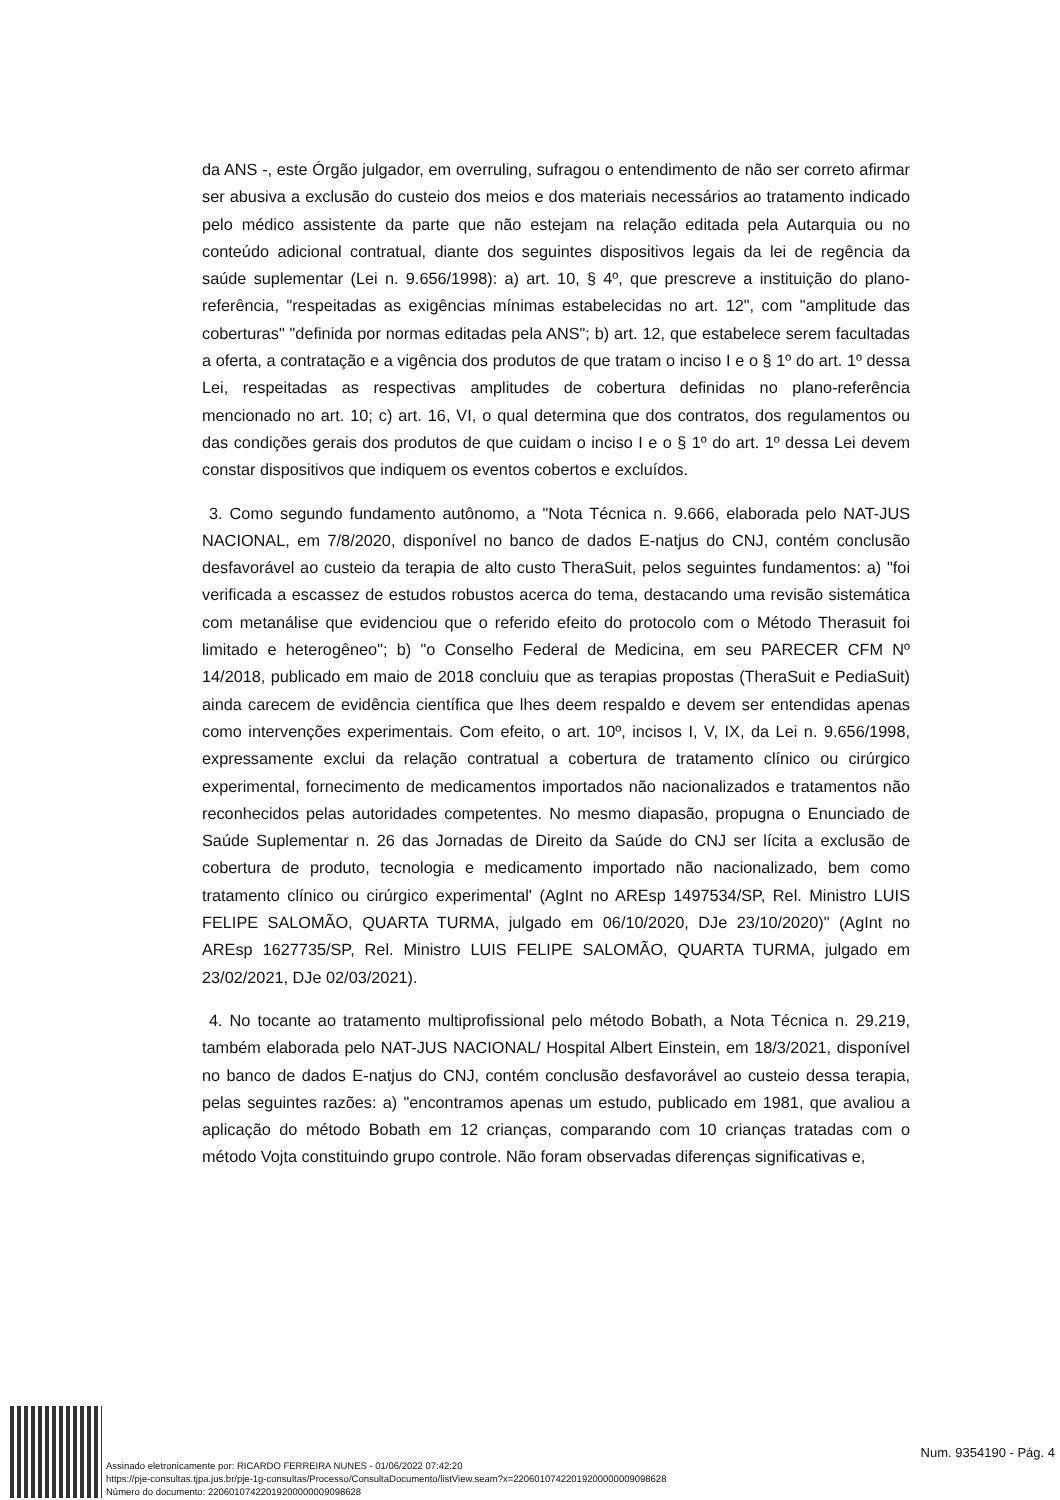da ANS -, este Órgão julgador, em overruling, sufragou o entendimento de não ser correto afirmar ser abusiva a exclusão do custeio dos meios e dos materiais necessários ao tratamento indicado pelo médico assistente da parte que não estejam na relação editada pela Autarquia ou no conteúdo adicional contratual, diante dos seguintes dispositivos legais da lei de regência da saúde suplementar (Lei n. 9.656/1998): a) art. 10, § 4º, que prescreve a instituição do plano-referência, "respeitadas as exigências mínimas estabelecidas no art. 12", com "amplitude das coberturas" "definida por normas editadas pela ANS"; b) art. 12, que estabelece serem facultadas a oferta, a contratação e a vigência dos produtos de que tratam o inciso I e o § 1º do art. 1º dessa Lei, respeitadas as respectivas amplitudes de cobertura definidas no plano-referência mencionado no art. 10; c) art. 16, VI, o qual determina que dos contratos, dos regulamentos ou das condições gerais dos produtos de que cuidam o inciso I e o § 1º do art. 1º dessa Lei devem constar dispositivos que indiquem os eventos cobertos e excluídos.
3. Como segundo fundamento autônomo, a "Nota Técnica n. 9.666, elaborada pelo NAT-JUS NACIONAL, em 7/8/2020, disponível no banco de dados E-natjus do CNJ, contém conclusão desfavorável ao custeio da terapia de alto custo TheraSuit, pelos seguintes fundamentos: a) "foi verificada a escassez de estudos robustos acerca do tema, destacando uma revisão sistemática com metanálise que evidenciou que o referido efeito do protocolo com o Método Therasuit foi limitado e heterogêneo"; b) "o Conselho Federal de Medicina, em seu PARECER CFM Nº 14/2018, publicado em maio de 2018 concluiu que as terapias propostas (TheraSuit e PediaSuit) ainda carecem de evidência científica que lhes deem respaldo e devem ser entendidas apenas como intervenções experimentais. Com efeito, o art. 10º, incisos I, V, IX, da Lei n. 9.656/1998, expressamente exclui da relação contratual a cobertura de tratamento clínico ou cirúrgico experimental, fornecimento de medicamentos importados não nacionalizados e tratamentos não reconhecidos pelas autoridades competentes. No mesmo diapasão, propugna o Enunciado de Saúde Suplementar n. 26 das Jornadas de Direito da Saúde do CNJ ser lícita a exclusão de cobertura de produto, tecnologia e medicamento importado não nacionalizado, bem como tratamento clínico ou cirúrgico experimental' (AgInt no AREsp 1497534/SP, Rel. Ministro LUIS FELIPE SALOMÃO, QUARTA TURMA, julgado em 06/10/2020, DJe 23/10/2020)" (AgInt no AREsp 1627735/SP, Rel. Ministro LUIS FELIPE SALOMÃO, QUARTA TURMA, julgado em 23/02/2021, DJe 02/03/2021).
4. No tocante ao tratamento multiprofissional pelo método Bobath, a Nota Técnica n. 29.219, também elaborada pelo NAT-JUS NACIONAL/ Hospital Albert Einstein, em 18/3/2021, disponível no banco de dados E-natjus do CNJ, contém conclusão desfavorável ao custeio dessa terapia, pelas seguintes razões: a) "encontramos apenas um estudo, publicado em 1981, que avaliou a aplicação do método Bobath em 12 crianças, comparando com 10 crianças tratadas com o método Vojta constituindo grupo controle. Não foram observadas diferenças significativas e,
Assinado eletronicamente por: RICARDO FERREIRA NUNES - 01/06/2022 07:42:20
https://pje-consultas.tjpa.jus.br/pje-1g-consultas/Processo/ConsultaDocumento/listView.seam?x=22060107422019200000009098628
Número do documento: 22060107422019200000009098628
Num. 9354190 - Pág. 4